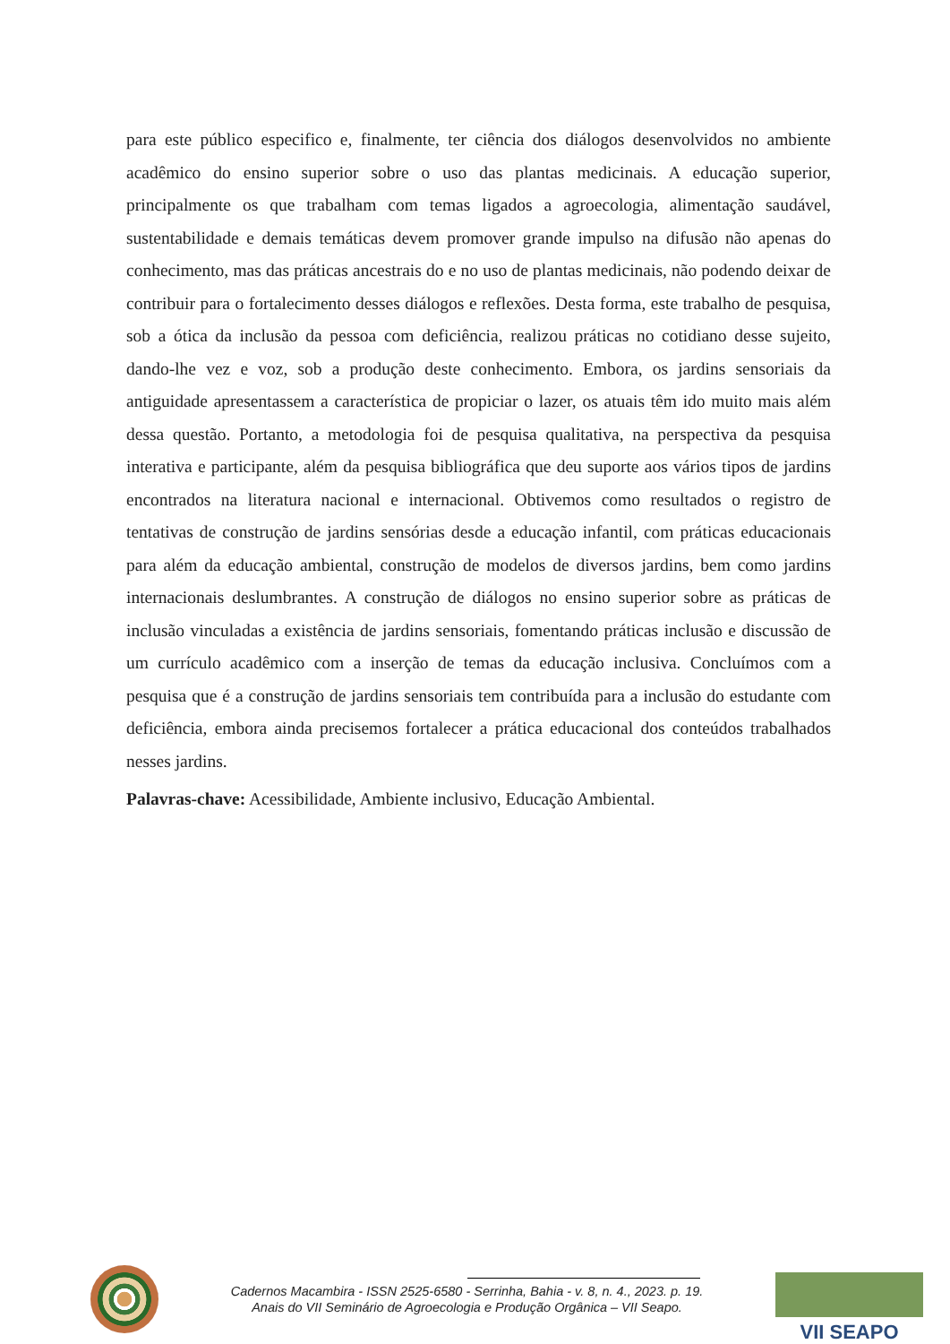para este público especifico e, finalmente, ter ciência dos diálogos desenvolvidos no ambiente acadêmico do ensino superior sobre o uso das plantas medicinais. A educação superior, principalmente os que trabalham com temas ligados a agroecologia, alimentação saudável, sustentabilidade e demais temáticas devem promover grande impulso na difusão não apenas do conhecimento, mas das práticas ancestrais do e no uso de plantas medicinais, não podendo deixar de contribuir para o fortalecimento desses diálogos e reflexões. Desta forma, este trabalho de pesquisa, sob a ótica da inclusão da pessoa com deficiência, realizou práticas no cotidiano desse sujeito, dando-lhe vez e voz, sob a produção deste conhecimento. Embora, os jardins sensoriais da antiguidade apresentassem a característica de propiciar o lazer, os atuais têm ido muito mais além dessa questão. Portanto, a metodologia foi de pesquisa qualitativa, na perspectiva da pesquisa interativa e participante, além da pesquisa bibliográfica que deu suporte aos vários tipos de jardins encontrados na literatura nacional e internacional. Obtivemos como resultados o registro de tentativas de construção de jardins sensórias desde a educação infantil, com práticas educacionais para além da educação ambiental, construção de modelos de diversos jardins, bem como jardins internacionais deslumbrantes. A construção de diálogos no ensino superior sobre as práticas de inclusão vinculadas a existência de jardins sensoriais, fomentando práticas inclusão e discussão de um currículo acadêmico com a inserção de temas da educação inclusiva. Concluímos com a pesquisa que é a construção de jardins sensoriais tem contribuída para a inclusão do estudante com deficiência, embora ainda precisemos fortalecer a prática educacional dos conteúdos trabalhados nesses jardins.
Palavras-chave: Acessibilidade, Ambiente inclusivo, Educação Ambiental.
Cadernos Macambira - ISSN 2525-6580 - Serrinha, Bahia - v. 8, n. 4., 2023. p. 19.
Anais do VII Seminário de Agroecologia e Produção Orgânica – VII Seapo.
VII SEAPO